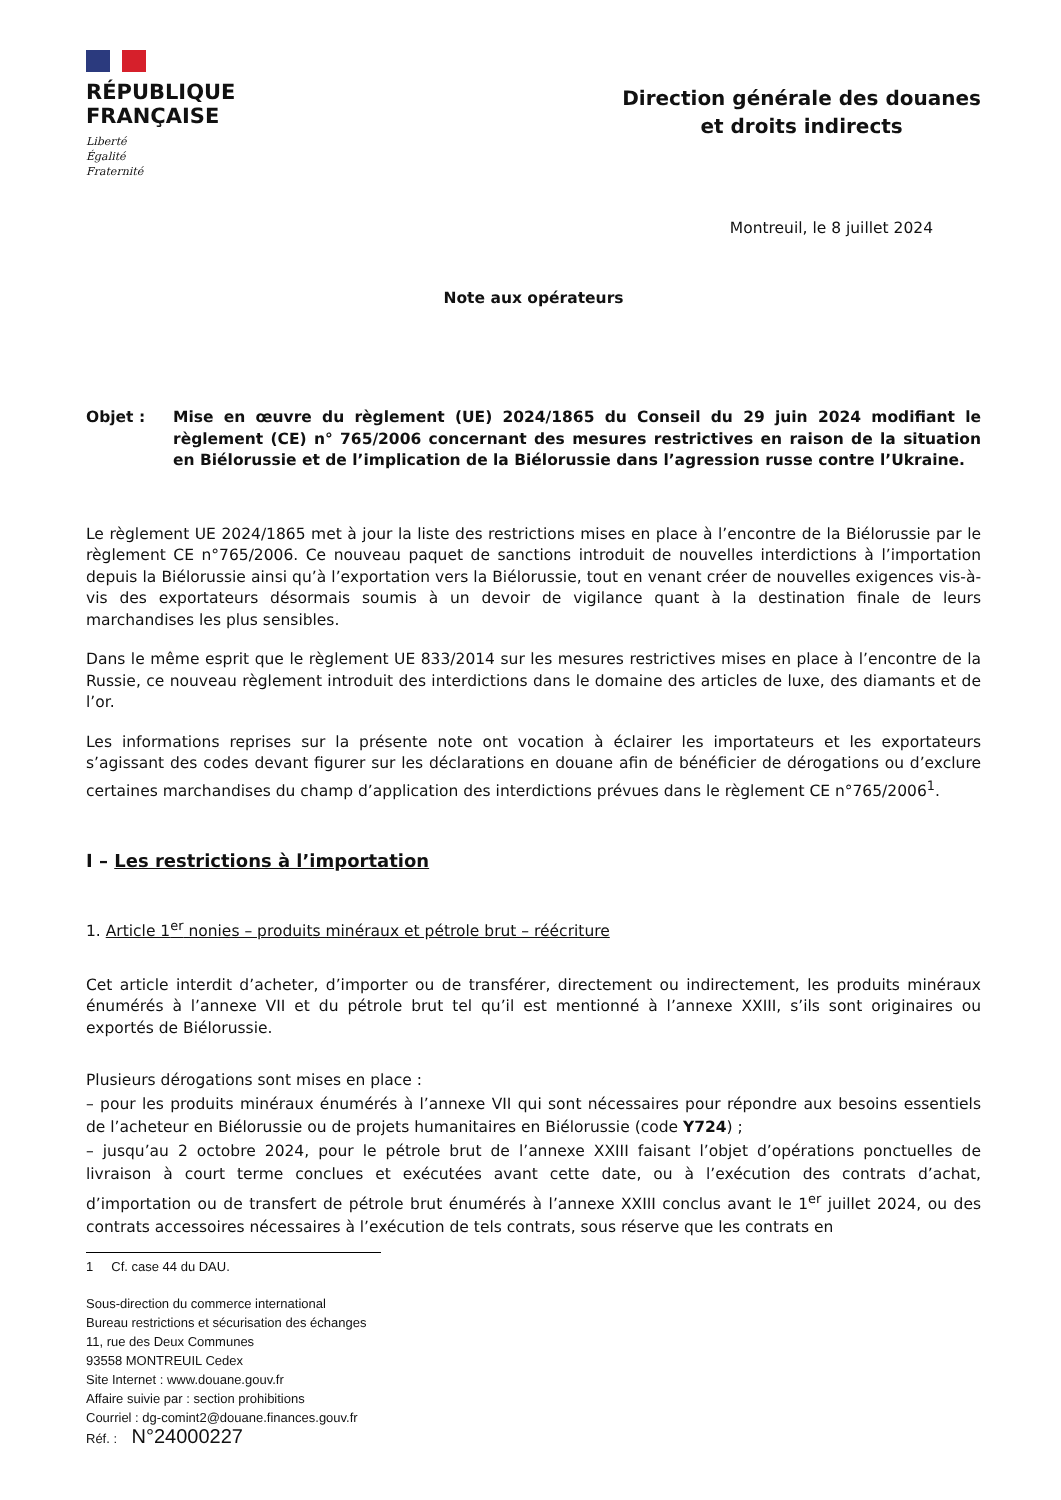RÉPUBLIQUE
FRANÇAISE
Liberté
Égalité
Fraternité
Direction générale des douanes
et droits indirects
Montreuil, le 8 juillet 2024
Note aux opérateurs
Objet : Mise en œuvre du règlement (UE) 2024/1865 du Conseil du 29 juin 2024 modifiant le règlement (CE) n° 765/2006 concernant des mesures restrictives en raison de la situation en Biélorussie et de l’implication de la Biélorussie dans l’agression russe contre l’Ukraine.
Le règlement UE 2024/1865 met à jour la liste des restrictions mises en place à l’encontre de la Biélorussie par le règlement CE n°765/2006. Ce nouveau paquet de sanctions introduit de nouvelles interdictions à l’importation depuis la Biélorussie ainsi qu’à l’exportation vers la Biélorussie, tout en venant créer de nouvelles exigences vis-à-vis des exportateurs désormais soumis à un devoir de vigilance quant à la destination finale de leurs marchandises les plus sensibles.
Dans le même esprit que le règlement UE 833/2014 sur les mesures restrictives mises en place à l’encontre de la Russie, ce nouveau règlement introduit des interdictions dans le domaine des articles de luxe, des diamants et de l’or.
Les informations reprises sur la présente note ont vocation à éclairer les importateurs et les exportateurs s’agissant des codes devant figurer sur les déclarations en douane afin de bénéficier de dérogations ou d’exclure certaines marchandises du champ d’application des interdictions prévues dans le règlement CE n°765/2006<sup>1</sup>.
I – Les restrictions à l’importation
1. Article 1<sup>er</sup> nonies – produits minéraux et pétrole brut – réécriture
Cet article interdit d’acheter, d’importer ou de transférer, directement ou indirectement, les produits minéraux énumérés à l’annexe VII et du pétrole brut tel qu’il est mentionné à l’annexe XXIII, s’ils sont originaires ou exportés de Biélorussie.
Plusieurs dérogations sont mises en place :
– pour les produits minéraux énumérés à l’annexe VII qui sont nécessaires pour répondre aux besoins essentiels de l’acheteur en Biélorussie ou de projets humanitaires en Biélorussie (code Y724) ;
– jusqu’au 2 octobre 2024, pour le pétrole brut de l’annexe XXIII faisant l’objet d’opérations ponctuelles de livraison à court terme conclues et exécutées avant cette date, ou à l’exécution des contrats d’achat, d’importation ou de transfert de pétrole brut énumérés à l’annexe XXIII conclus avant le 1<sup>er</sup> juillet 2024, ou des contrats accessoires nécessaires à l’exécution de tels contrats, sous réserve que les contrats en
1 Cf. case 44 du DAU.
Sous-direction du commerce international
Bureau restrictions et sécurisation des échanges
11, rue des Deux Communes
93558 MONTREUIL Cedex
Site Internet : www.douane.gouv.fr
Affaire suivie par : section prohibitions
Courriel : dg-comint2@douane.finances.gouv.fr
Réf. : N°24000227